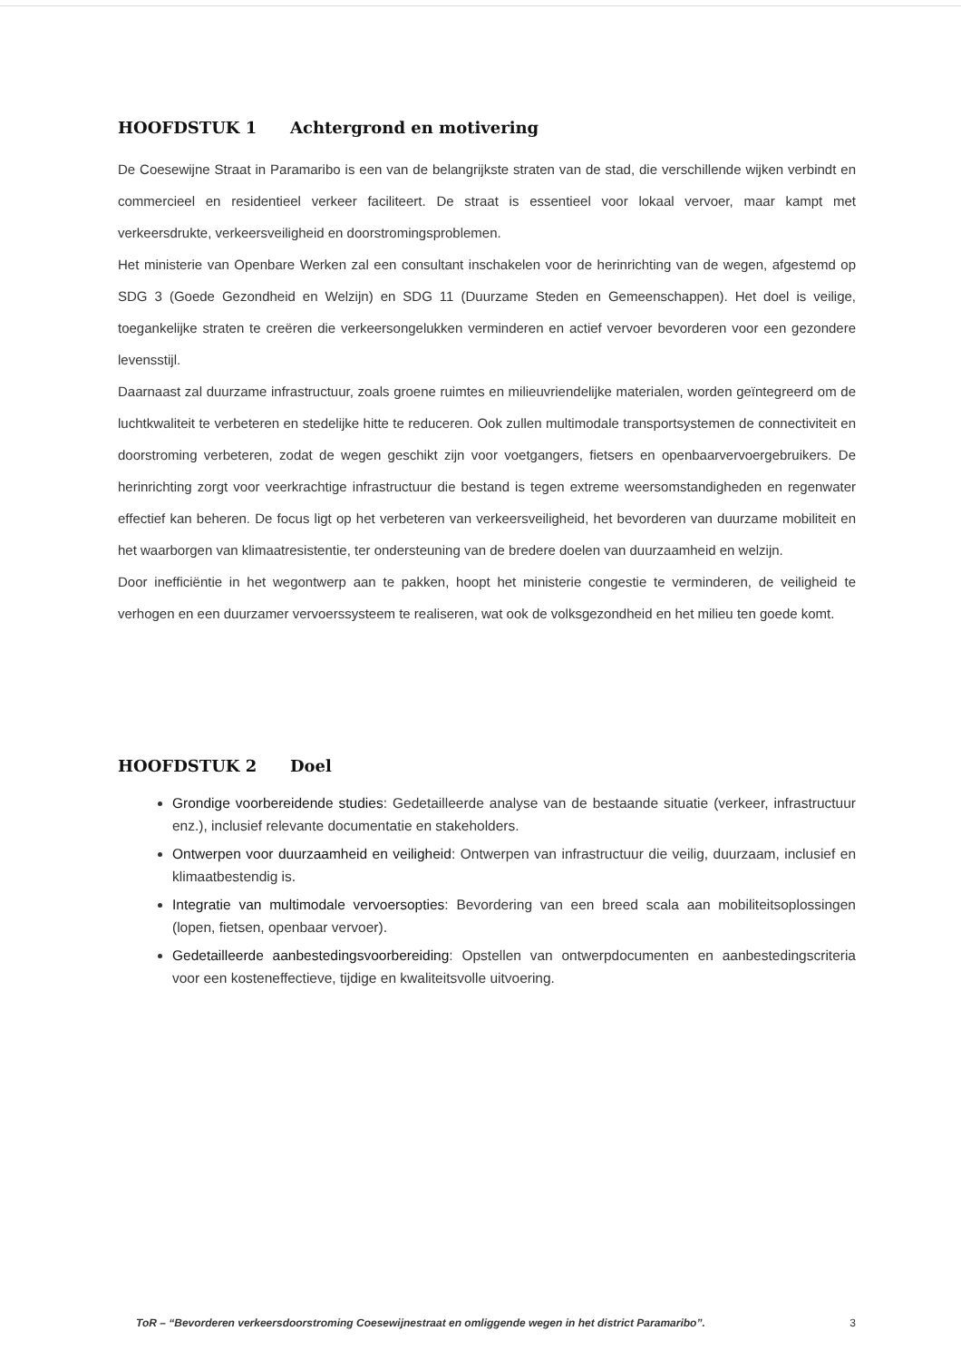HOOFDSTUK 1 Achtergrond en motivering
De Coesewijne Straat in Paramaribo is een van de belangrijkste straten van de stad, die verschillende wijken verbindt en commercieel en residentieel verkeer faciliteert. De straat is essentieel voor lokaal vervoer, maar kampt met verkeersdrukte, verkeersveiligheid en doorstromingsproblemen.
Het ministerie van Openbare Werken zal een consultant inschakelen voor de herinrichting van de wegen, afgestemd op SDG 3 (Goede Gezondheid en Welzijn) en SDG 11 (Duurzame Steden en Gemeenschappen). Het doel is veilige, toegankelijke straten te creëren die verkeersongelukken verminderen en actief vervoer bevorderen voor een gezondere levensstijl.
Daarnaast zal duurzame infrastructuur, zoals groene ruimtes en milieuvriendelijke materialen, worden geïntegreerd om de luchtkwaliteit te verbeteren en stedelijke hitte te reduceren. Ook zullen multimodale transportsystemen de connectiviteit en doorstroming verbeteren, zodat de wegen geschikt zijn voor voetgangers, fietsers en openbaarvervoergebruikers. De herinrichting zorgt voor veerkrachtige infrastructuur die bestand is tegen extreme weersomstandigheden en regenwater effectief kan beheren. De focus ligt op het verbeteren van verkeersveiligheid, het bevorderen van duurzame mobiliteit en het waarborgen van klimaatresistentie, ter ondersteuning van de bredere doelen van duurzaamheid en welzijn.
Door inefficiëntie in het wegontwerp aan te pakken, hoopt het ministerie congestie te verminderen, de veiligheid te verhogen en een duurzamer vervoerssysteem te realiseren, wat ook de volksgezondheid en het milieu ten goede komt.
HOOFDSTUK 2 Doel
Grondige voorbereidende studies: Gedetailleerde analyse van de bestaande situatie (verkeer, infrastructuur enz.), inclusief relevante documentatie en stakeholders.
Ontwerpen voor duurzaamheid en veiligheid: Ontwerpen van infrastructuur die veilig, duurzaam, inclusief en klimaatbestendig is.
Integratie van multimodale vervoersopties: Bevordering van een breed scala aan mobiliteitsoplossingen (lopen, fietsen, openbaar vervoer).
Gedetailleerde aanbestedingsvoorbereiding: Opstellen van ontwerpdocumenten en aanbestedingscriteria voor een kosteneffectieve, tijdige en kwaliteitsvolle uitvoering.
ToR – “Bevorderen verkeersdoorstroming Coesewijnestraat en omliggende wegen in het district Paramaribo”. 3